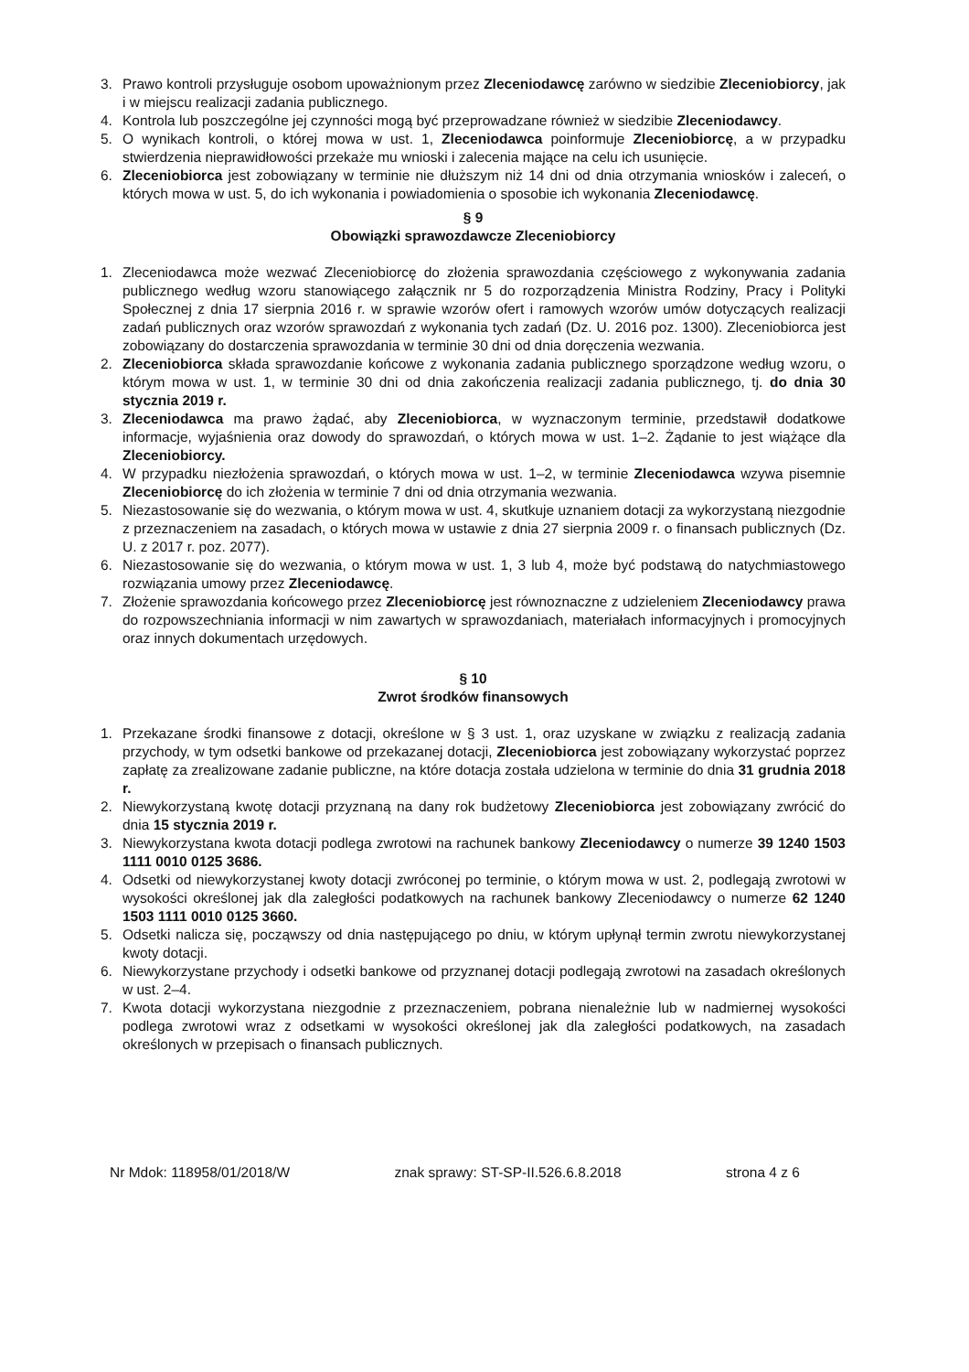3. Prawo kontroli przysługuje osobom upoważnionym przez Zleceniodawcę zarówno w siedzibie Zleceniobiorcy, jak i w miejscu realizacji zadania publicznego.
4. Kontrola lub poszczególne jej czynności mogą być przeprowadzane również w siedzibie Zleceniodawcy.
5. O wynikach kontroli, o której mowa w ust. 1, Zleceniodawca poinformuje Zleceniobiorcę, a w przypadku stwierdzenia nieprawidłowości przekaże mu wnioski i zalecenia mające na celu ich usunięcie.
6. Zleceniobiorca jest zobowiązany w terminie nie dłuższym niż 14 dni od dnia otrzymania wniosków i zaleceń, o których mowa w ust. 5, do ich wykonania i powiadomienia o sposobie ich wykonania Zleceniodawcę.
§ 9
Obowiązki sprawozdawcze Zleceniobiorcy
1. Zleceniodawca może wezwać Zleceniobiorcę do złożenia sprawozdania częściowego z wykonywania zadania publicznego według wzoru stanowiącego załącznik nr 5 do rozporządzenia Ministra Rodziny, Pracy i Polityki Społecznej z dnia 17 sierpnia 2016 r. w sprawie wzorów ofert i ramowych wzorów umów dotyczących realizacji zadań publicznych oraz wzorów sprawozdań z wykonania tych zadań (Dz. U. 2016 poz. 1300). Zleceniobiorca jest zobowiązany do dostarczenia sprawozdania w terminie 30 dni od dnia doręczenia wezwania.
2. Zleceniobiorca składa sprawozdanie końcowe z wykonania zadania publicznego sporządzone według wzoru, o którym mowa w ust. 1, w terminie 30 dni od dnia zakończenia realizacji zadania publicznego, tj. do dnia 30 stycznia 2019 r.
3. Zleceniodawca ma prawo żądać, aby Zleceniobiorca, w wyznaczonym terminie, przedstawił dodatkowe informacje, wyjaśnienia oraz dowody do sprawozdań, o których mowa w ust. 1–2. Żądanie to jest wiążące dla Zleceniobiorcy.
4. W przypadku niezłożenia sprawozdań, o których mowa w ust. 1–2, w terminie Zleceniodawca wzywa pisemnie Zleceniobiorcę do ich złożenia w terminie 7 dni od dnia otrzymania wezwania.
5. Niezastosowanie się do wezwania, o którym mowa w ust. 4, skutkuje uznaniem dotacji za wykorzystaną niezgodnie z przeznaczeniem na zasadach, o których mowa w ustawie z dnia 27 sierpnia 2009 r. o finansach publicznych (Dz. U. z 2017 r. poz. 2077).
6. Niezastosowanie się do wezwania, o którym mowa w ust. 1, 3 lub 4, może być podstawą do natychmiastowego rozwiązania umowy przez Zleceniodawcę.
7. Złożenie sprawozdania końcowego przez Zleceniobiorcę jest równoznaczne z udzieleniem Zleceniodawcy prawa do rozpowszechniania informacji w nim zawartych w sprawozdaniach, materiałach informacyjnych i promocyjnych oraz innych dokumentach urzędowych.
§ 10
Zwrot środków finansowych
1. Przekazane środki finansowe z dotacji, określone w § 3 ust. 1, oraz uzyskane w związku z realizacją zadania przychody, w tym odsetki bankowe od przekazanej dotacji, Zleceniobiorca jest zobowiązany wykorzystać poprzez zapłatę za zrealizowane zadanie publiczne, na które dotacja została udzielona w terminie do dnia 31 grudnia 2018 r.
2. Niewykorzystaną kwotę dotacji przyznaną na dany rok budżetowy Zleceniobiorca jest zobowiązany zwrócić do dnia 15 stycznia 2019 r.
3. Niewykorzystana kwota dotacji podlega zwrotowi na rachunek bankowy Zleceniodawcy o numerze 39 1240 1503 1111 0010 0125 3686.
4. Odsetki od niewykorzystanej kwoty dotacji zwróconej po terminie, o którym mowa w ust. 2, podlegają zwrotowi w wysokości określonej jak dla zaległości podatkowych na rachunek bankowy Zleceniodawcy o numerze 62 1240 1503 1111 0010 0125 3660.
5. Odsetki nalicza się, począwszy od dnia następującego po dniu, w którym upłynął termin zwrotu niewykorzystanej kwoty dotacji.
6. Niewykorzystane przychody i odsetki bankowe od przyznanej dotacji podlegają zwrotowi na zasadach określonych w ust. 2–4.
7. Kwota dotacji wykorzystana niezgodnie z przeznaczeniem, pobrana nienależnie lub w nadmiernej wysokości podlega zwrotowi wraz z odsetkami w wysokości określonej jak dla zaległości podatkowych, na zasadach określonych w przepisach o finansach publicznych.
Nr Mdok: 118958/01/2018/W znak sprawy: ST-SP-II.526.6.8.2018 strona 4 z 6